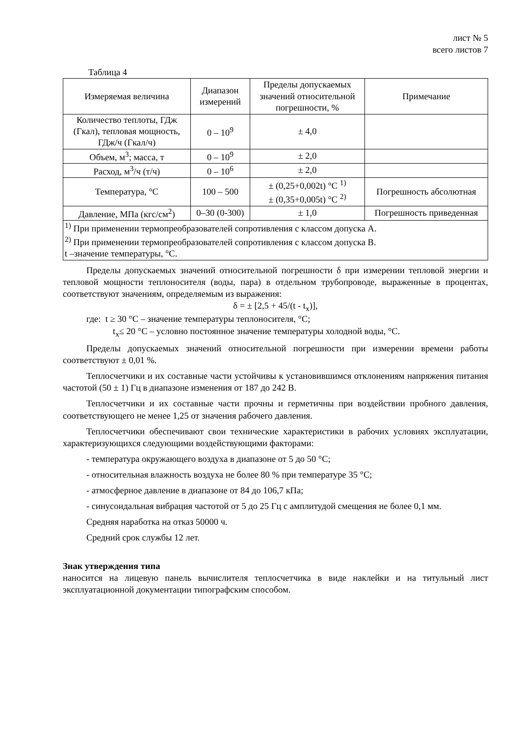лист № 5
всего листов 7
Таблица 4
| Измеряемая величина | Диапазон измерений | Пределы допускаемых значений относительной погрешности, % | Примечание |
| Количество теплоты, ГДж (Гкал), тепловая мощность, ГДж/ч (Гкал/ч) | 0 – 10<sup>9</sup> | ± 4,0 | |
| Объем, м<sup>3</sup>; масса, т | 0 – 10<sup>9</sup> | ± 2,0 | |
| Расход, м<sup>3</sup>/ч (т/ч) | 0 – 10<sup>6</sup> | ± 2,0 | |
| Температура, °С | 100 – 500 | ± (0,25+0,002t) °С <sup>1)</sup> ± (0,35+0,005t) °С <sup>2)</sup> | Погрешность абсолютная |
| Давление, МПа (кгс/см<sup>2</sup>) | 0–30 (0-300) | ± 1,0 | Погрешность приведенная |
| <sup>1)</sup> При применении термопреобразователей сопротивления с классом допуска А. <sup>2)</sup> При применении термопреобразователей сопротивления с классом допуска В. t –значение температуры, °С. | | | |
Пределы допускаемых значений относительной погрешности δ при измерении тепловой энергии и тепловой мощности теплоносителя (воды, пара) в отдельном трубопроводе, выраженные в процентах, соответствуют значениям, определяемым из выражения:
δ = ± [2,5 + 45/(t - t<sub>x</sub>)],
где: t ≥ 30 °С – значение температуры теплоносителя, °С;
t<sub>x</sub>≤ 20 °С – условно постоянное значение температуры холодной воды, °С.
Пределы допускаемых значений относительной погрешности при измерении времени работы соответствуют ± 0,01 %.
Теплосчетчики и их составные части устойчивы к установившимся отклонениям напряжения питания частотой (50 ± 1) Гц в диапазоне изменения от 187 до 242 В.
Теплосчетчики и их составные части прочны и герметичны при воздействии пробного давления, соответствующего не менее 1,25 от значения рабочего давления.
Теплосчетчики обеспечивают свои технические характеристики в рабочих условиях эксплуатации, характеризующихся следующими воздействующими факторами:
- температура окружающего воздуха в диапазоне от 5 до 50 °С;
- относительная влажность воздуха не более 80 % при температуре 35 °С;
- атмосферное давление в диапазоне от 84 до 106,7 кПа;
- синусоидальная вибрация частотой от 5 до 25 Гц с амплитудой смещения не более 0,1 мм.
Средняя наработка на отказ 50000 ч.
Средний срок службы 12 лет.
Знак утверждения типа
наносится на лицевую панель вычислителя теплосчетчика в виде наклейки и на титульный лист эксплуатационной документации типографским способом.